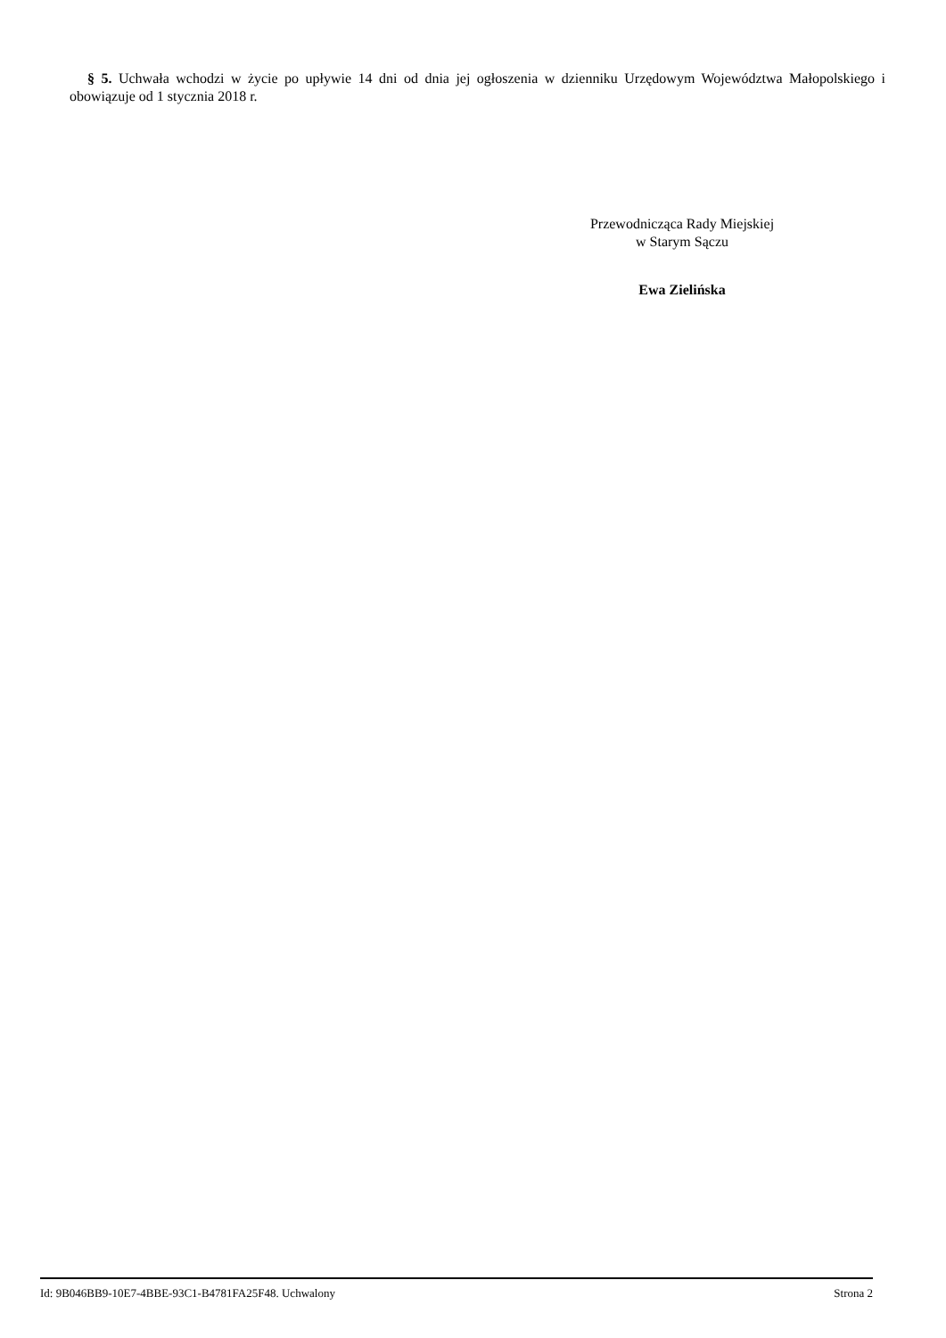§ 5. Uchwała wchodzi w życie po upływie 14 dni od dnia jej ogłoszenia w dzienniku Urzędowym Województwa Małopolskiego i obowiązuje od 1 stycznia 2018 r.
Przewodnicząca Rady Miejskiej
w Starym Sączu
Ewa Zielińska
Id: 9B046BB9-10E7-4BBE-93C1-B4781FA25F48. Uchwalony Strona 2